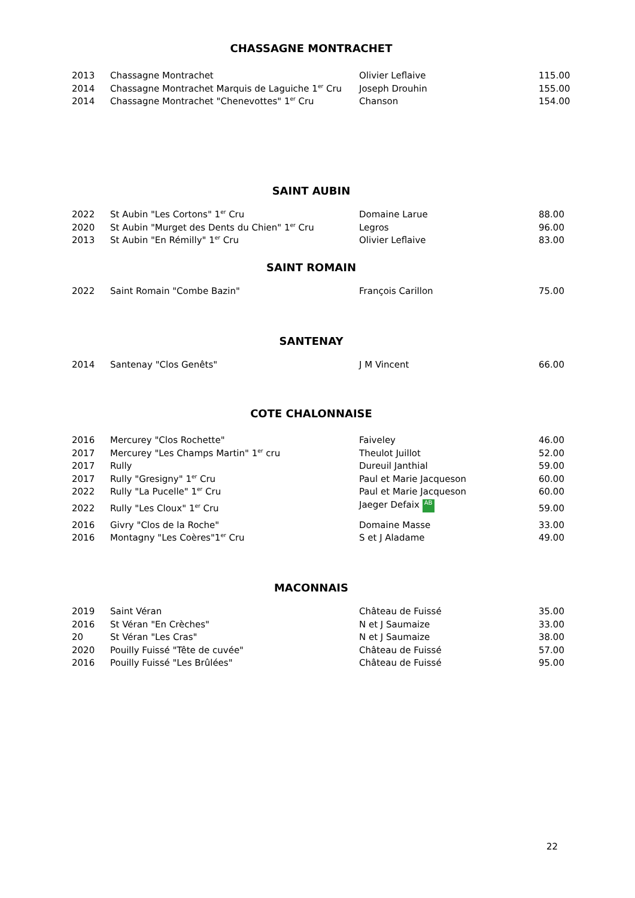CHASSAGNE MONTRACHET
| 2013 | Chassagne Montrachet | Olivier Leflaive | 115.00 |
| 2014 | Chassagne Montrachet Marquis de Laguiche 1<sup>er</sup> Cru | Joseph Drouhin | 155.00 |
| 2014 | Chassagne Montrachet "Chenevottes" 1<sup>er</sup> Cru | Chanson | 154.00 |
SAINT AUBIN
| 2022 | St Aubin "Les Cortons" 1<sup>er</sup> Cru | Domaine Larue | 88.00 |
| 2020 | St Aubin "Murget des Dents du Chien" 1<sup>er</sup> Cru | Legros | 96.00 |
| 2013 | St Aubin "En Rémilly" 1<sup>er</sup> Cru | Olivier Leflaive | 83.00 |
SAINT ROMAIN
| 2022 | Saint Romain "Combe Bazin" | François Carillon | 75.00 |
SANTENAY
| 2014 | Santenay "Clos Genêts" | J M Vincent | 66.00 |
COTE CHALONNAISE
| 2016 | Mercurey "Clos Rochette" | Faiveley | 46.00 |
| 2017 | Mercurey "Les Champs Martin" 1<sup>er</sup> cru | Theulot Juillot | 52.00 |
| 2017 | Rully | Dureuil Janthial | 59.00 |
| 2017 | Rully "Gresigny" 1<sup>er</sup> Cru | Paul et Marie Jacqueson | 60.00 |
| 2022 | Rully "La Pucelle" 1<sup>er</sup> Cru | Paul et Marie Jacqueson | 60.00 |
| 2022 | Rully "Les Cloux" 1<sup>er</sup> Cru | Jaeger Defaix AB | 59.00 |
| 2016 | Givry "Clos de la Roche" | Domaine Masse | 33.00 |
| 2016 | Montagny "Les Coères"1<sup>er</sup> Cru | S et J Aladame | 49.00 |
MACONNAIS
| 2019 | Saint Véran | Château de Fuissé | 35.00 |
| 2016 | St Véran "En Crèches" | N et J Saumaize | 33.00 |
| 20 | St Véran "Les Cras" | N et J Saumaize | 38.00 |
| 2020 | Pouilly Fuissé "Tête de cuvée" | Château de Fuissé | 57.00 |
| 2016 | Pouilly Fuissé "Les Brûlées" | Château de Fuissé | 95.00 |
22